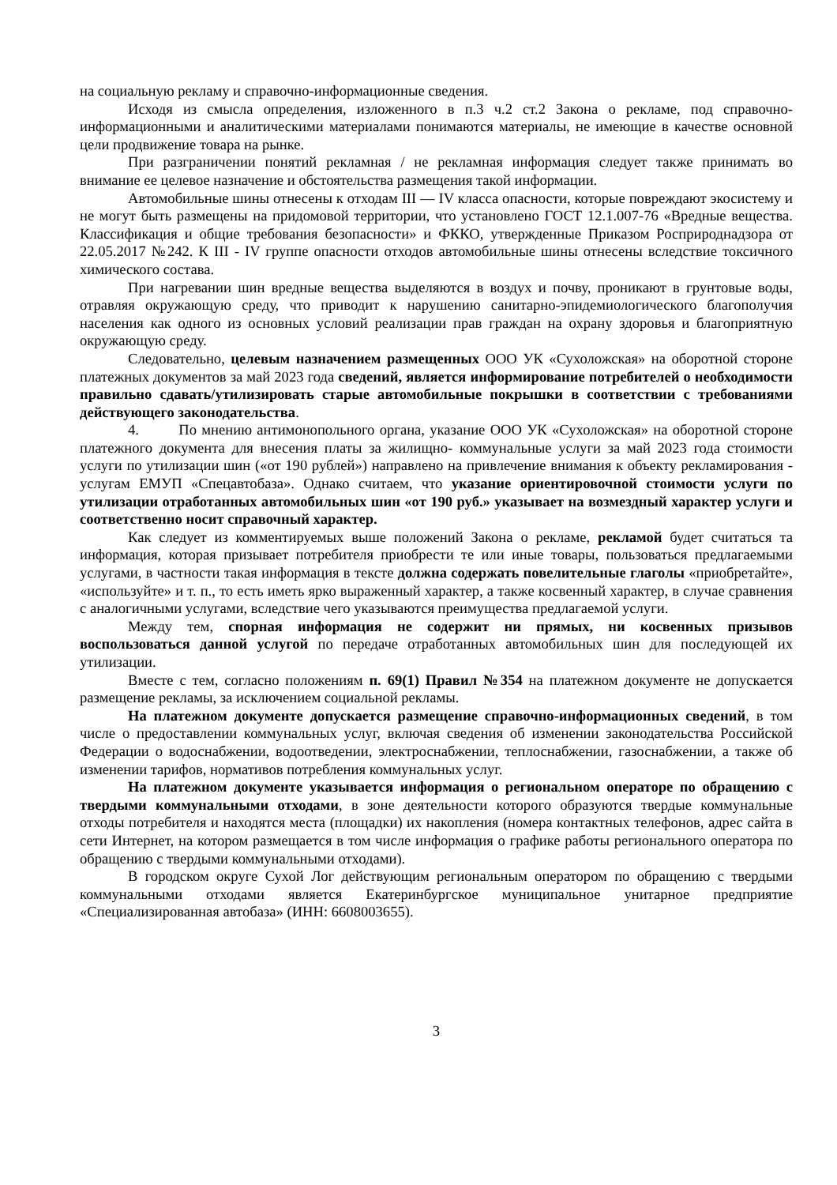на социальную рекламу и справочно-информационные сведения.
Исходя из смысла определения, изложенного в п.3 ч.2 ст.2 Закона о рекламе, под справочно-информационными и аналитическими материалами понимаются материалы, не имеющие в качестве основной цели продвижение товара на рынке.
При разграничении понятий рекламная / не рекламная информация следует также принимать во внимание ее целевое назначение и обстоятельства размещения такой информации.
Автомобильные шины отнесены к отходам III — IV класса опасности, которые повреждают экосистему и не могут быть размещены на придомовой территории, что установлено ГОСТ 12.1.007-76 «Вредные вещества. Классификация и общие требования безопасности» и ФККО, утвержденные Приказом Росприроднадзора от 22.05.2017 №242. К III - IV группе опасности отходов автомобильные шины отнесены вследствие токсичного химического состава.
При нагревании шин вредные вещества выделяются в воздух и почву, проникают в грунтовые воды, отравляя окружающую среду, что приводит к нарушению санитарно-эпидемиологического благополучия населения как одного из основных условий реализации прав граждан на охрану здоровья и благоприятную окружающую среду.
Следовательно, целевым назначением размещенных ООО УК «Сухоложская» на оборотной стороне платежных документов за май 2023 года сведений, является информирование потребителей о необходимости правильно сдавать/утилизировать старые автомобильные покрышки в соответствии с требованиями действующего законодательства.
4. По мнению антимонопольного органа, указание ООО УК «Сухоложская» на оборотной стороне платежного документа для внесения платы за жилищно- коммунальные услуги за май 2023 года стоимости услуги по утилизации шин («от 190 рублей») направлено на привлечение внимания к объекту рекламирования - услугам ЕМУП «Спецавтобаза». Однако считаем, что указание ориентировочной стоимости услуги по утилизации отработанных автомобильных шин «от 190 руб.» указывает на возмездный характер услуги и соответственно носит справочный характер.
Как следует из комментируемых выше положений Закона о рекламе, рекламой будет считаться та информация, которая призывает потребителя приобрести те или иные товары, пользоваться предлагаемыми услугами, в частности такая информация в тексте должна содержать повелительные глаголы «приобретайте», «используйте» и т. п., то есть иметь ярко выраженный характер, а также косвенный характер, в случае сравнения с аналогичными услугами, вследствие чего указываются преимущества предлагаемой услуги.
Между тем, спорная информация не содержит ни прямых, ни косвенных призывов воспользоваться данной услугой по передаче отработанных автомобильных шин для последующей их утилизации.
Вместе с тем, согласно положениям п. 69(1) Правил №354 на платежном документе не допускается размещение рекламы, за исключением социальной рекламы.
На платежном документе допускается размещение справочно-информационных сведений, в том числе о предоставлении коммунальных услуг, включая сведения об изменении законодательства Российской Федерации о водоснабжении, водоотведении, электроснабжении, теплоснабжении, газоснабжении, а также об изменении тарифов, нормативов потребления коммунальных услуг.
На платежном документе указывается информация о региональном операторе по обращению с твердыми коммунальными отходами, в зоне деятельности которого образуются твердые коммунальные отходы потребителя и находятся места (площадки) их накопления (номера контактных телефонов, адрес сайта в сети Интернет, на котором размещается в том числе информация о графике работы регионального оператора по обращению с твердыми коммунальными отходами).
В городском округе Сухой Лог действующим региональным оператором по обращению с твердыми коммунальными отходами является Екатеринбургское муниципальное унитарное предприятие «Специализированная автобаза» (ИНН: 6608003655).
3